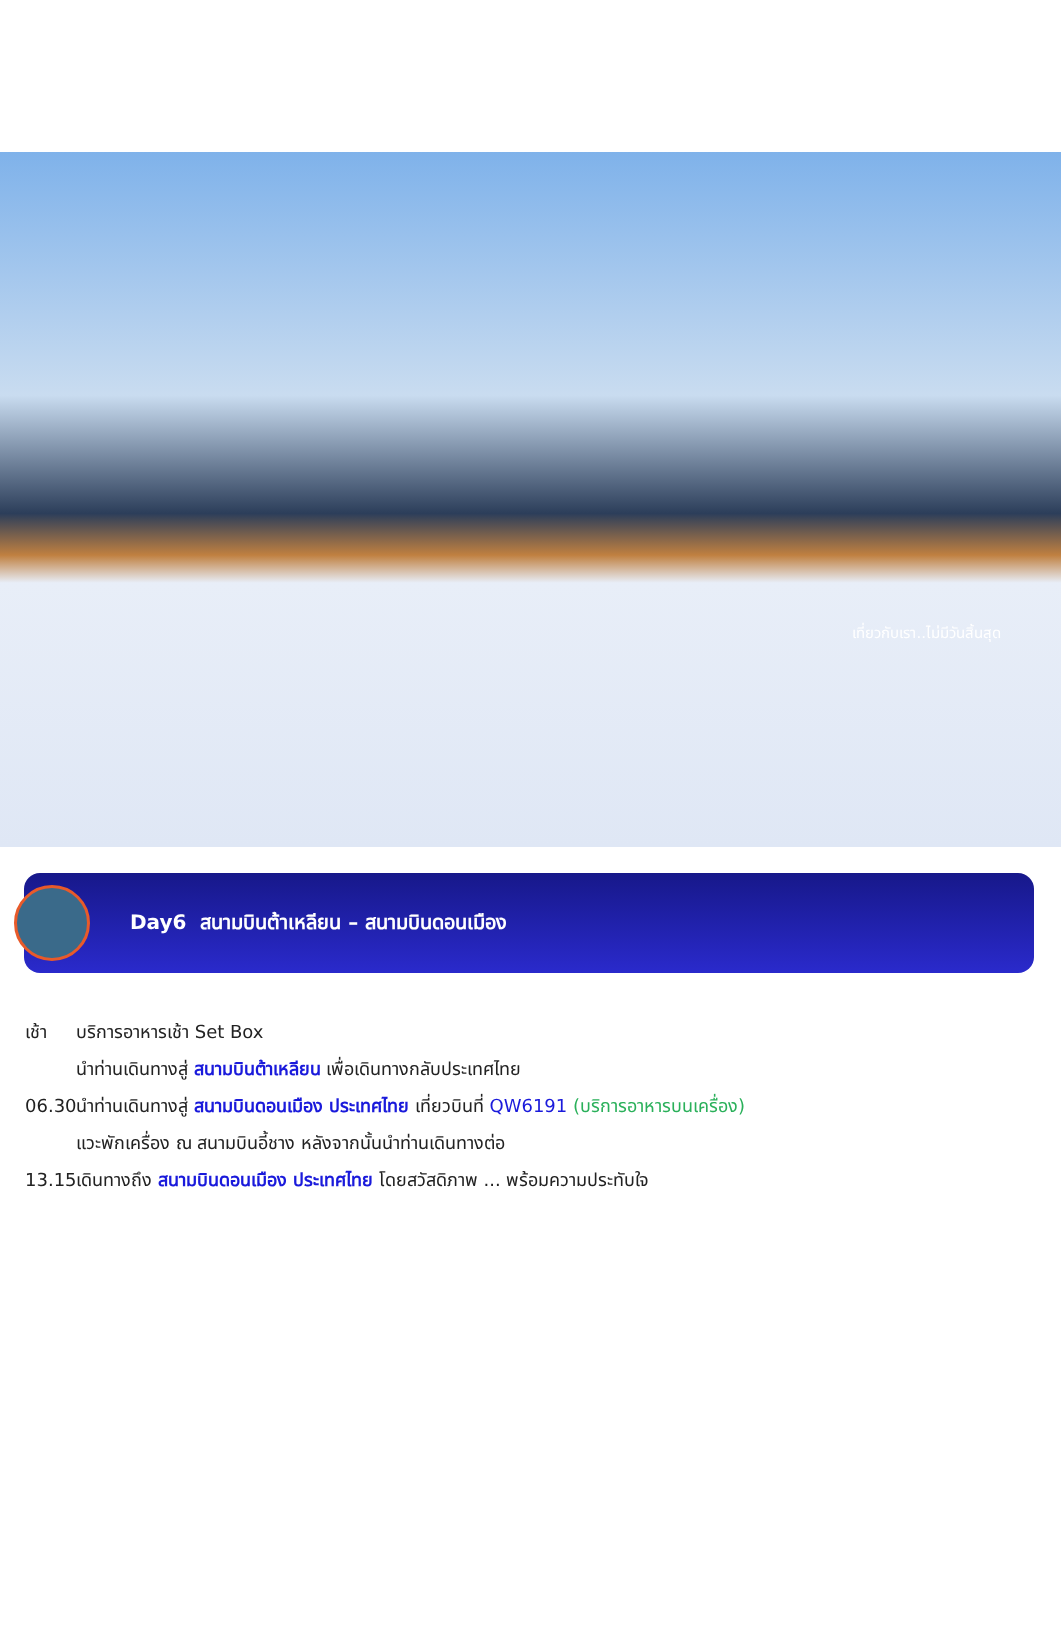เที่ยวกับเรา..ไม่มีวันสิ้นสุด
Day6 สนามบินต้าเหลียน – สนามบินดอนเมือง
เช้า บริการอาหารเช้า Set Box
นำท่านเดินทางสู่ สนามบินต้าเหลียน เพื่อเดินทางกลับประเทศไทย
06.30 นำท่านเดินทางสู่ สนามบินดอนเมือง ประเทศไทย เที่ยวบินที่ QW6191 (บริการอาหารบนเครื่อง)
แวะพักเครื่อง ณ สนามบินอี้ชาง หลังจากนั้นนำท่านเดินทางต่อ
13.15 เดินทางถึง สนามบินดอนเมือง ประเทศไทย โดยสวัสดิภาพ ... พร้อมความประทับใจ